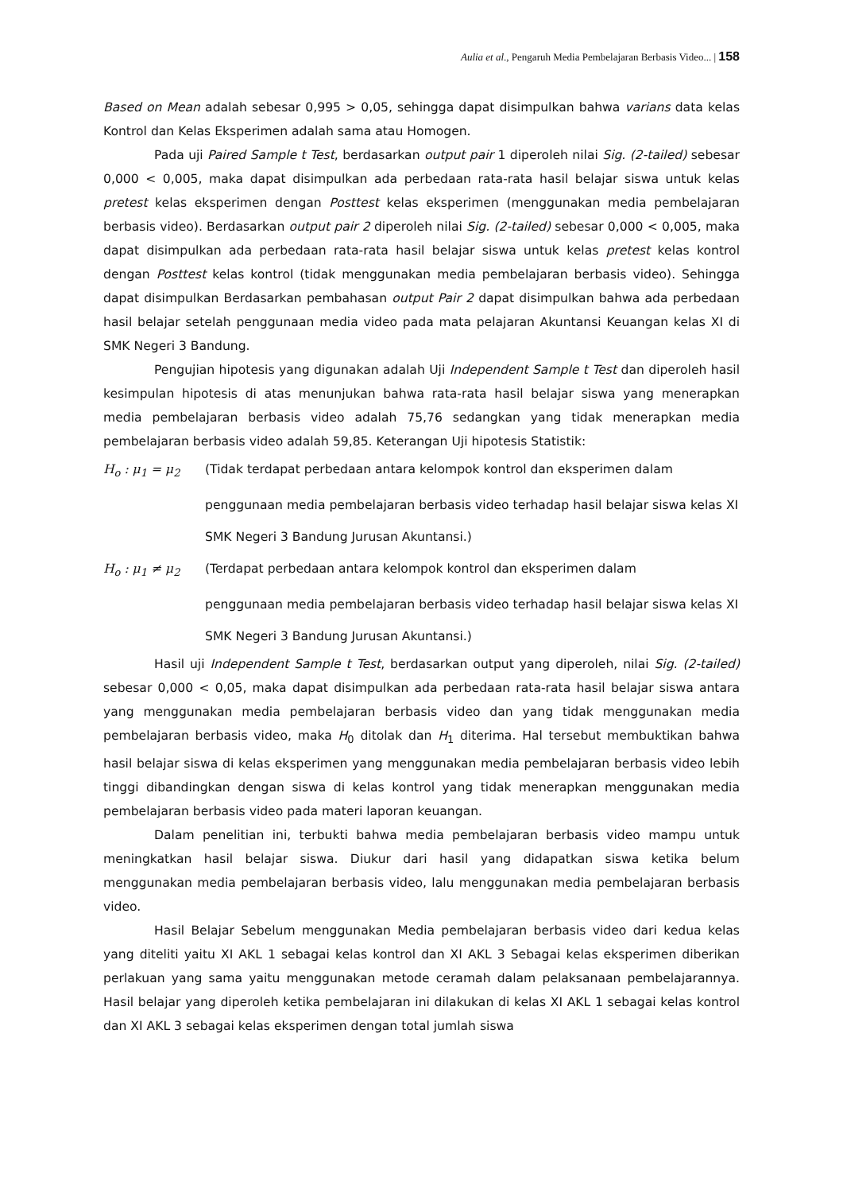Aulia et al., Pengaruh Media Pembelajaran Berbasis Video... | 158
Based on Mean adalah sebesar 0,995 > 0,05, sehingga dapat disimpulkan bahwa varians data kelas Kontrol dan Kelas Eksperimen adalah sama atau Homogen.
Pada uji Paired Sample t Test, berdasarkan output pair 1 diperoleh nilai Sig. (2-tailed) sebesar 0,000 < 0,005, maka dapat disimpulkan ada perbedaan rata-rata hasil belajar siswa untuk kelas pretest kelas eksperimen dengan Posttest kelas eksperimen (menggunakan media pembelajaran berbasis video). Berdasarkan output pair 2 diperoleh nilai Sig. (2-tailed) sebesar 0,000 < 0,005, maka dapat disimpulkan ada perbedaan rata-rata hasil belajar siswa untuk kelas pretest kelas kontrol dengan Posttest kelas kontrol (tidak menggunakan media pembelajaran berbasis video). Sehingga dapat disimpulkan Berdasarkan pembahasan output Pair 2 dapat disimpulkan bahwa ada perbedaan hasil belajar setelah penggunaan media video pada mata pelajaran Akuntansi Keuangan kelas XI di SMK Negeri 3 Bandung.
Pengujian hipotesis yang digunakan adalah Uji Independent Sample t Test dan diperoleh hasil kesimpulan hipotesis di atas menunjukan bahwa rata-rata hasil belajar siswa yang menerapkan media pembelajaran berbasis video adalah 75,76 sedangkan yang tidak menerapkan media pembelajaran berbasis video adalah 59,85. Keterangan Uji hipotesis Statistik:
H<sub>o</sub> : μ<sub>1</sub> = μ<sub>2</sub> (Tidak terdapat perbedaan antara kelompok kontrol dan eksperimen dalam
penggunaan media pembelajaran berbasis video terhadap hasil belajar siswa kelas XI SMK Negeri 3 Bandung Jurusan Akuntansi.)
H<sub>o</sub> : μ<sub>1</sub> ≠ μ<sub>2</sub> (Terdapat perbedaan antara kelompok kontrol dan eksperimen dalam
penggunaan media pembelajaran berbasis video terhadap hasil belajar siswa kelas XI SMK Negeri 3 Bandung Jurusan Akuntansi.)
Hasil uji Independent Sample t Test, berdasarkan output yang diperoleh, nilai Sig. (2-tailed) sebesar 0,000 < 0,05, maka dapat disimpulkan ada perbedaan rata-rata hasil belajar siswa antara yang menggunakan media pembelajaran berbasis video dan yang tidak menggunakan media pembelajaran berbasis video, maka H<sub>0</sub> ditolak dan H<sub>1</sub> diterima. Hal tersebut membuktikan bahwa hasil belajar siswa di kelas eksperimen yang menggunakan media pembelajaran berbasis video lebih tinggi dibandingkan dengan siswa di kelas kontrol yang tidak menerapkan menggunakan media pembelajaran berbasis video pada materi laporan keuangan.
Dalam penelitian ini, terbukti bahwa media pembelajaran berbasis video mampu untuk meningkatkan hasil belajar siswa. Diukur dari hasil yang didapatkan siswa ketika belum menggunakan media pembelajaran berbasis video, lalu menggunakan media pembelajaran berbasis video.
Hasil Belajar Sebelum menggunakan Media pembelajaran berbasis video dari kedua kelas yang diteliti yaitu XI AKL 1 sebagai kelas kontrol dan XI AKL 3 Sebagai kelas eksperimen diberikan perlakuan yang sama yaitu menggunakan metode ceramah dalam pelaksanaan pembelajarannya. Hasil belajar yang diperoleh ketika pembelajaran ini dilakukan di kelas XI AKL 1 sebagai kelas kontrol dan XI AKL 3 sebagai kelas eksperimen dengan total jumlah siswa